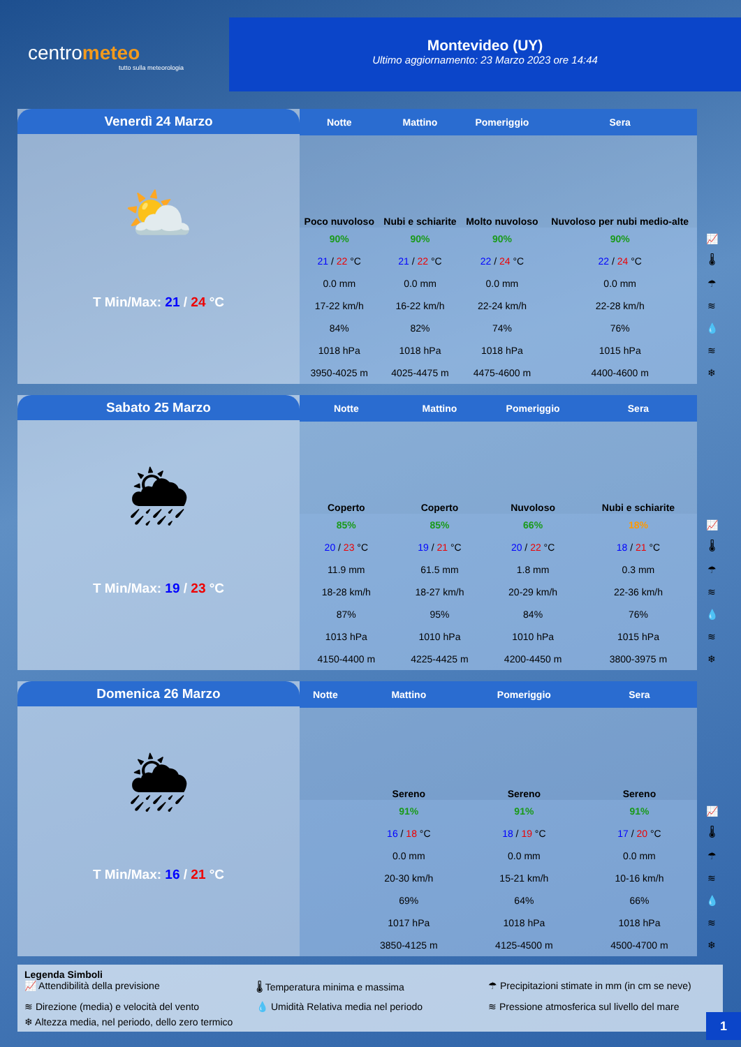centrometeo
tutto sulla meteorologia
Montevideo (UY)
Ultimo aggiornamento: 23 Marzo 2023 ore 14:44
Venerdì 24 Marzo
⛅
T Min/Max: 21 / 24 °C
| Notte | Mattino | Pomeriggio | Sera | |
| --- | --- | --- | --- | --- |
| Poco nuvoloso | Nubi e schiarite | Molto nuvoloso | Nuvoloso per nubi medio-alte | |
| 90% | 90% | 90% | 90% | 📈 |
| 21 / 22 °C | 21 / 22 °C | 22 / 24 °C | 22 / 24 °C | 🌡 |
| 0.0 mm | 0.0 mm | 0.0 mm | 0.0 mm | ☂ |
| 17-22 km/h | 16-22 km/h | 22-24 km/h | 22-28 km/h | ≋ |
| 84% | 82% | 74% | 76% | 💧 |
| 1018 hPa | 1018 hPa | 1018 hPa | 1015 hPa | ≋ |
| 3950-4025 m | 4025-4475 m | 4475-4600 m | 4400-4600 m | ❄ |
Sabato 25 Marzo
🌦
T Min/Max: 19 / 23 °C
| Notte | Mattino | Pomeriggio | Sera | |
| --- | --- | --- | --- | --- |
| Coperto | Coperto | Nuvoloso | Nubi e schiarite | |
| 85% | 85% | 66% | 18% | 📈 |
| 20 / 23 °C | 19 / 21 °C | 20 / 22 °C | 18 / 21 °C | 🌡 |
| 11.9 mm | 61.5 mm | 1.8 mm | 0.3 mm | ☂ |
| 18-28 km/h | 18-27 km/h | 20-29 km/h | 22-36 km/h | ≋ |
| 87% | 95% | 84% | 76% | 💧 |
| 1013 hPa | 1010 hPa | 1010 hPa | 1015 hPa | ≋ |
| 4150-4400 m | 4225-4425 m | 4200-4450 m | 3800-3975 m | ❄ |
Domenica 26 Marzo
🌦
T Min/Max: 16 / 21 °C
| Notte | Mattino | Pomeriggio | Sera | |
| --- | --- | --- | --- | --- |
| | Sereno | Sereno | Sereno | |
| | 91% | 91% | 91% | 📈 |
| | 16 / 18 °C | 18 / 19 °C | 17 / 20 °C | 🌡 |
| | 0.0 mm | 0.0 mm | 0.0 mm | ☂ |
| | 20-30 km/h | 15-21 km/h | 10-16 km/h | ≋ |
| | 69% | 64% | 66% | 💧 |
| | 1017 hPa | 1018 hPa | 1018 hPa | ≋ |
| | 3850-4125 m | 4125-4500 m | 4500-4700 m | ❄ |
Legenda Simboli
📈 Attendibilità della previsione 🌡 Temperatura minima e massima ☂ Precipitazioni stimate in mm (in cm se neve) ≋ Direzione (media) e velocità del vento 💧 Umidità Relativa media nel periodo ≋ Pressione atmosferica sul livello del mare ❄ Altezza media, nel periodo, dello zero termico
1